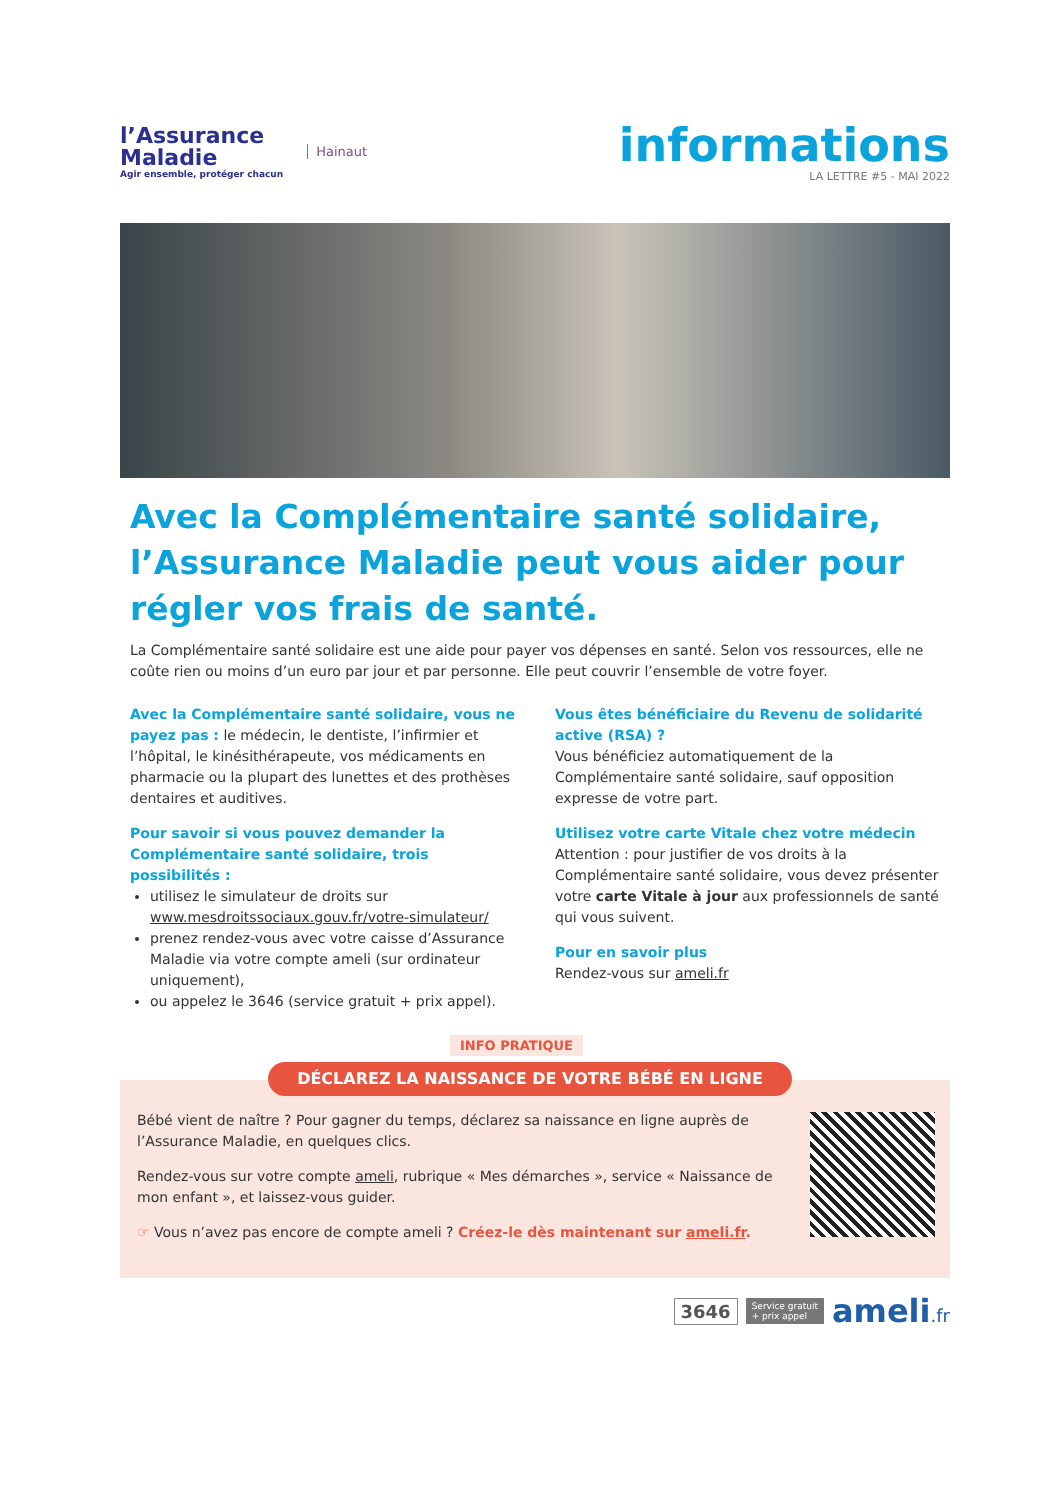l’Assurance
Maladie
Agir ensemble, protéger chacun
Hainaut
informations
LA LETTRE #5 - MAI 2022
Avec la Complémentaire santé solidaire, l’Assurance Maladie peut vous aider pour régler vos frais de santé.
La Complémentaire santé solidaire est une aide pour payer vos dépenses en santé. Selon vos ressources, elle ne coûte rien ou moins d’un euro par jour et par personne. Elle peut couvrir l’ensemble de votre foyer.
Avec la Complémentaire santé solidaire, vous ne payez pas : le médecin, le dentiste, l’infirmier et l’hôpital, le kinésithérapeute, vos médicaments en pharmacie ou la plupart des lunettes et des prothèses dentaires et auditives.
Pour savoir si vous pouvez demander la Complémentaire santé solidaire, trois possibilités :
utilisez le simulateur de droits sur www.mesdroitssociaux.gouv.fr/votre-simulateur/
prenez rendez-vous avec votre caisse d’Assurance Maladie via votre compte ameli (sur ordinateur uniquement),
ou appelez le 3646 (service gratuit + prix appel).
Vous êtes bénéficiaire du Revenu de solidarité active (RSA) ?
Vous bénéficiez automatiquement de la Complémentaire santé solidaire, sauf opposition expresse de votre part.
Utilisez votre carte Vitale chez votre médecin
Attention : pour justifier de vos droits à la Complémentaire santé solidaire, vous devez présenter votre carte Vitale à jour aux professionnels de santé qui vous suivent.
Pour en savoir plus
Rendez-vous sur ameli.fr
INFO PRATIQUE
DÉCLAREZ LA NAISSANCE DE VOTRE BÉBÉ EN LIGNE
Bébé vient de naître ? Pour gagner du temps, déclarez sa naissance en ligne auprès de l’Assurance Maladie, en quelques clics.
Rendez-vous sur votre compte ameli, rubrique « Mes démarches », service « Naissance de mon enfant », et laissez-vous guider.
☞ Vous n’avez pas encore de compte ameli ? Créez-le dès maintenant sur ameli.fr.
3646 Service gratuit
+ prix appel ameli.fr